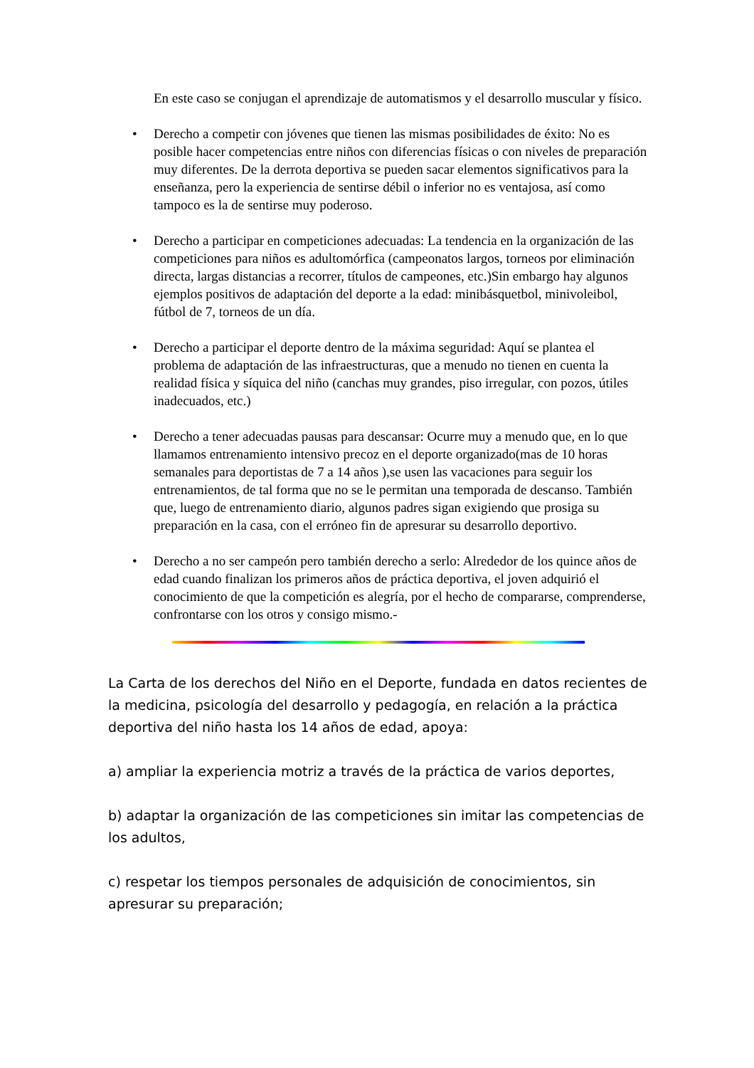En este caso se conjugan el aprendizaje de automatismos y el desarrollo muscular y físico.
• Derecho a competir con jóvenes que tienen las mismas posibilidades de éxito: No es posible hacer competencias entre niños con diferencias físicas o con niveles de preparación muy diferentes. De la derrota deportiva se pueden sacar elementos significativos para la enseñanza, pero la experiencia de sentirse débil o inferior no es ventajosa, así como tampoco es la de sentirse muy poderoso.
• Derecho a participar en competiciones adecuadas: La tendencia en la organización de las competiciones para niños es adultomórfica (campeonatos largos, torneos por eliminación directa, largas distancias a recorrer, títulos de campeones, etc.)Sin embargo hay algunos ejemplos positivos de adaptación del deporte a la edad: minibásquetbol, minivoleibol, fútbol de 7, torneos de un día.
• Derecho a participar el deporte dentro de la máxima seguridad: Aquí se plantea el problema de adaptación de las infraestructuras, que a menudo no tienen en cuenta la realidad física y síquica del niño (canchas muy grandes, piso irregular, con pozos, útiles inadecuados, etc.)
• Derecho a tener adecuadas pausas para descansar: Ocurre muy a menudo que, en lo que llamamos entrenamiento intensivo precoz en el deporte organizado(mas de 10 horas semanales para deportistas de 7 a 14 años ),se usen las vacaciones para seguir los entrenamientos, de tal forma que no se le permitan una temporada de descanso. También que, luego de entrenamiento diario, algunos padres sigan exigiendo que prosiga su preparación en la casa, con el erróneo fin de apresurar su desarrollo deportivo.
• Derecho a no ser campeón pero también derecho a serlo: Alrededor de los quince años de edad cuando finalizan los primeros años de práctica deportiva, el joven adquirió el conocimiento de que la competición es alegría, por el hecho de compararse, comprenderse, confrontarse con los otros y consigo mismo.-
La Carta de los derechos del Niño en el Deporte, fundada en datos recientes de la medicina, psicología del desarrollo y pedagogía, en relación a la práctica deportiva del niño hasta los 14 años de edad, apoya:
a) ampliar la experiencia motriz a través de la práctica de varios deportes,
b) adaptar la organización de las competiciones sin imitar las competencias de los adultos,
c) respetar los tiempos personales de adquisición de conocimientos, sin apresurar su preparación;